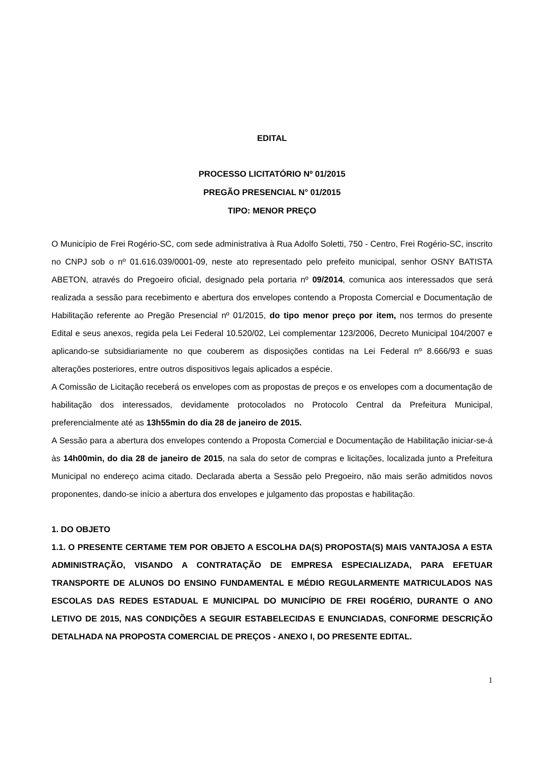EDITAL
PROCESSO LICITATÓRIO Nº 01/2015
PREGÃO PRESENCIAL N° 01/2015
TIPO: MENOR PREÇO
O Município de Frei Rogério-SC, com sede administrativa à Rua Adolfo Soletti, 750 - Centro, Frei Rogério-SC, inscrito no CNPJ sob o nº 01.616.039/0001-09, neste ato representado pelo prefeito municipal, senhor OSNY BATISTA ABETON, através do Pregoeiro oficial, designado pela portaria nº 09/2014, comunica aos interessados que será realizada a sessão para recebimento e abertura dos envelopes contendo a Proposta Comercial e Documentação de Habilitação referente ao Pregão Presencial nº 01/2015, do tipo menor preço por item, nos termos do presente Edital e seus anexos, regida pela Lei Federal 10.520/02, Lei complementar 123/2006, Decreto Municipal 104/2007 e aplicando-se subsidiariamente no que couberem as disposições contidas na Lei Federal nº 8.666/93 e suas alterações posteriores, entre outros dispositivos legais aplicados a espécie.
A Comissão de Licitação receberá os envelopes com as propostas de preços e os envelopes com a documentação de habilitação dos interessados, devidamente protocolados no Protocolo Central da Prefeitura Municipal, preferencialmente até as 13h55min do dia 28 de janeiro de 2015.
A Sessão para a abertura dos envelopes contendo a Proposta Comercial e Documentação de Habilitação iniciar-se-á às 14h00min, do dia 28 de janeiro de 2015, na sala do setor de compras e licitações, localizada junto a Prefeitura Municipal no endereço acima citado. Declarada aberta a Sessão pelo Pregoeiro, não mais serão admitidos novos proponentes, dando-se início a abertura dos envelopes e julgamento das propostas e habilitação.
1. DO OBJETO
1.1. O PRESENTE CERTAME TEM POR OBJETO A ESCOLHA DA(S) PROPOSTA(S) MAIS VANTAJOSA A ESTA ADMINISTRAÇÃO, VISANDO A CONTRATAÇÃO DE EMPRESA ESPECIALIZADA, PARA EFETUAR TRANSPORTE DE ALUNOS DO ENSINO FUNDAMENTAL E MÉDIO REGULARMENTE MATRICULADOS NAS ESCOLAS DAS REDES ESTADUAL E MUNICIPAL DO MUNICÍPIO DE FREI ROGÉRIO, DURANTE O ANO LETIVO DE 2015, NAS CONDIÇÕES A SEGUIR ESTABELECIDAS E ENUNCIADAS, CONFORME DESCRIÇÃO DETALHADA NA PROPOSTA COMERCIAL DE PREÇOS - ANEXO I, DO PRESENTE EDITAL.
1